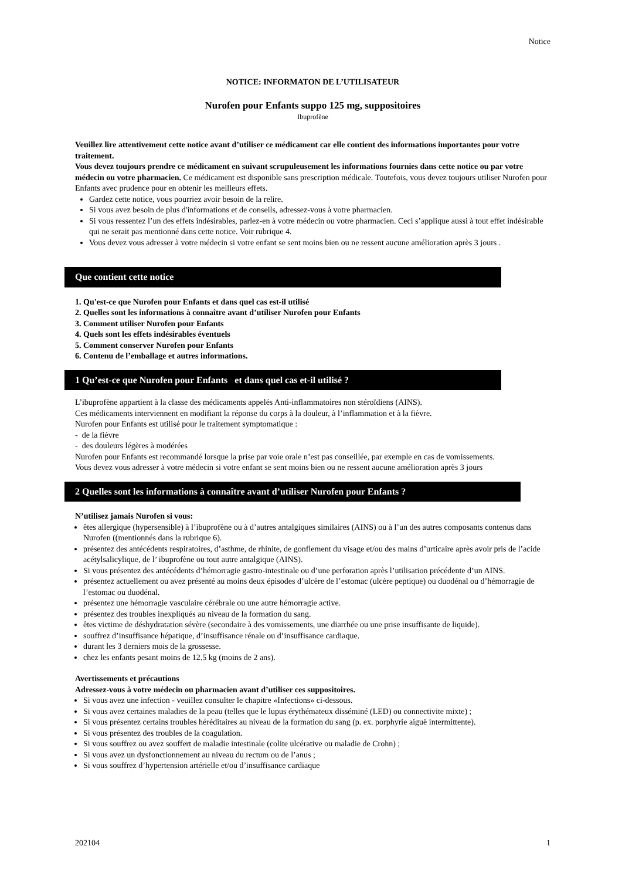Notice
NOTICE: INFORMATON DE L’UTILISATEUR
Nurofen pour Enfants suppo 125 mg, suppositoires
Ibuprofène
Veuillez lire attentivement cette notice avant d’utiliser ce médicament car elle contient des informations importantes pour votre traitement.
Vous devez toujours prendre ce médicament en suivant scrupuleusement les informations fournies dans cette notice ou par votre médecin ou votre pharmacien. Ce médicament est disponible sans prescription médicale. Toutefois, vous devez toujours utiliser Nurofen pour Enfants avec prudence pour en obtenir les meilleurs effets.
Gardez cette notice, vous pourriez avoir besoin de la relire.
Si vous avez besoin de plus d'informations et de conseils, adressez-vous à votre pharmacien.
Si vous ressentez l’un des effets indésirables, parlez-en à votre médecin ou votre pharmacien. Ceci s’applique aussi à tout effet indésirable qui ne serait pas mentionné dans cette notice. Voir rubrique 4.
Vous devez vous adresser à votre médecin si votre enfant se sent moins bien ou ne ressent aucune amélioration après 3 jours .
Que contient cette notice
1. Qu'est-ce que Nurofen pour Enfants et dans quel cas est-il utilisé
2. Quelles sont les informations à connaître avant d’utiliser Nurofen pour Enfants
3. Comment utiliser Nurofen pour Enfants
4. Quels sont les effets indésirables éventuels
5. Comment conserver Nurofen pour Enfants
6. Contenu de l’emballage et autres informations.
1 Qu’est-ce que Nurofen pour Enfants et dans quel cas et-il utilisé ?
L’ibuprofène appartient à la classe des médicaments appelés Anti-inflammatoires non stéroïdiens (AINS).
Ces médicaments interviennent en modifiant la réponse du corps à la douleur, à l’inflammation et à la fièvre.
Nurofen pour Enfants est utilisé pour le traitement symptomatique :
- de la fièvre
- des douleurs légères à modérées
Nurofen pour Enfants est recommandé lorsque la prise par voie orale n’est pas conseillée, par exemple en cas de vomissements.
Vous devez vous adresser à votre médecin si votre enfant se sent moins bien ou ne ressent aucune amélioration après 3 jours
2 Quelles sont les informations à connaître avant d’utiliser Nurofen pour Enfants ?
N’utilisez jamais Nurofen si vous:
êtes allergique (hypersensible) à l’ibuprofène ou à d’autres antalgiques similaires (AINS) ou à l’un des autres composants contenus dans Nurofen ((mentionnés dans la rubrique 6).
présentez des antécédents respiratoires, d’asthme, de rhinite, de gonflement du visage et/ou des mains d’urticaire après avoir pris de l’acide acétylsalicylique, de l’ ibuprofène ou tout autre antalgique (AINS).
Si vous présentez des antécédents d’hémorragie gastro-intestinale ou d’une perforation après l’utilisation précédente d’un AINS.
présentez actuellement ou avez présenté au moins deux épisodes d’ulcère de l’estomac (ulcère peptique) ou duodénal ou d’hémorragie de l’estomac ou duodénal.
présentez une hémorragie vasculaire cérébrale ou une autre hémorragie active.
présentez des troubles inexpliqués au niveau de la formation du sang.
êtes victime de déshydratation sévère (secondaire à des vomissements, une diarrhée ou une prise insuffisante de liquide).
souffrez d’insuffisance hépatique, d’insuffisance rénale ou d’insuffisance cardiaque.
durant les 3 derniers mois de la grossesse.
chez les enfants pesant moins de 12.5 kg (moins de 2 ans).
Avertissements et précautions
Adressez-vous à votre médecin ou pharmacien avant d’utiliser ces suppositoires.
Si vous avez une infection - veuillez consulter le chapitre «Infections» ci-dessous.
Si vous avez certaines maladies de la peau (telles que le lupus érythémateux disséminé (LED) ou connectivite mixte) ;
Si vous présentez certains troubles héréditaires au niveau de la formation du sang (p. ex. porphyrie aiguë intermittente).
Si vous présentez des troubles de la coagulation.
Si vous souffrez ou avez souffert de maladie intestinale (colite ulcérative ou maladie de Crohn) ;
Si vous avez un dysfonctionnement au niveau du rectum ou de l’anus ;
Si vous souffrez d’hypertension artérielle et/ou d’insuffisance cardiaque
202104 1